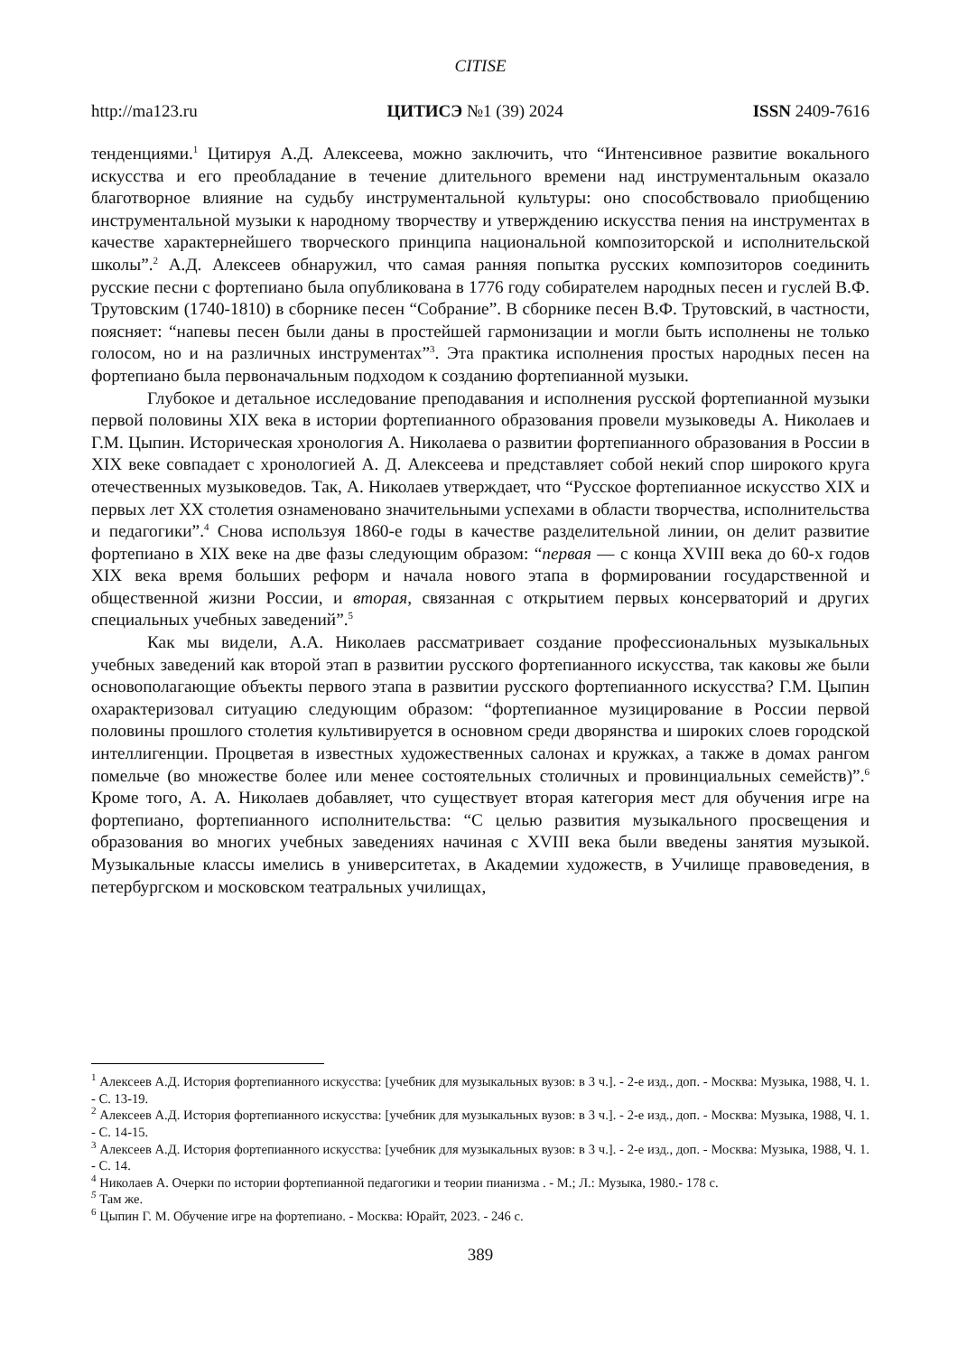CITISE
http://ma123.ru ЦИТИСЭ №1 (39) 2024 ISSN 2409-7616
тенденциями.<sup>1</sup> Цитируя А.Д. Алексеева, можно заключить, что “Интенсивное развитие вокального искусства и его преобладание в течение длительного времени над инструментальным оказало благотворное влияние на судьбу инструментальной культуры: оно способствовало приобщению инструментальной музыки к народному творчеству и утверждению искусства пения на инструментах в качестве характернейшего творческого принципа национальной композиторской и исполнительской школы”.<sup>2</sup> А.Д. Алексеев обнаружил, что самая ранняя попытка русских композиторов соединить русские песни с фортепиано была опубликована в 1776 году собирателем народных песен и гуслей В.Ф. Трутовским (1740-1810) в сборнике песен “Собрание”. В сборнике песен В.Ф. Трутовский, в частности, поясняет: “напевы песен были даны в простейшей гармонизации и могли быть исполнены не только голосом, но и на различных инструментах”<sup>3</sup>. Эта практика исполнения простых народных песен на фортепиано была первоначальным подходом к созданию фортепианной музыки.
Глубокое и детальное исследование преподавания и исполнения русской фортепианной музыки первой половины XIX века в истории фортепианного образования провели музыковеды А. Николаев и Г.М. Цыпин. Историческая хронология А. Николаева о развитии фортепианного образования в России в XIX веке совпадает с хронологией А. Д. Алексеева и представляет собой некий спор широкого круга отечественных музыковедов. Так, А. Николаев утверждает, что “Русское фортепианное искусство XIX и первых лет XX столетия ознаменовано значительными успехами в области творчества, исполнительства и педагогики”.<sup>4</sup> Снова используя 1860-е годы в качестве разделительной линии, он делит развитие фортепиано в XIX веке на две фазы следующим образом: “первая — с конца XVIII века до 60-х годов XIX века время больших реформ и начала нового этапа в формировании государственной и общественной жизни России, и вторая, связанная с открытием первых консерваторий и других специальных учебных заведений”.<sup>5</sup>
Как мы видели, А.А. Николаев рассматривает создание профессиональных музыкальных учебных заведений как второй этап в развитии русского фортепианного искусства, так каковы же были основополагающие объекты первого этапа в развитии русского фортепианного искусства? Г.М. Цыпин охарактеризовал ситуацию следующим образом: “фортепианное музицирование в России первой половины прошлого столетия культивируется в основном среди дворянства и широких слоев городской интеллигенции. Процветая в известных художественных салонах и кружках, а также в домах рангом помельче (во множестве более или менее состоятельных столичных и провинциальных семейств)”.<sup>6</sup> Кроме того, А. А. Николаев добавляет, что существует вторая категория мест для обучения игре на фортепиано, фортепианного исполнительства: “С целью развития музыкального просвещения и образования во многих учебных заведениях начиная с XVIII века были введены занятия музыкой. Музыкальные классы имелись в университетах, в Академии художеств, в Училище правоведения, в петербургском и московском театральных училищах,
<sup>1</sup> Алексеев А.Д. История фортепианного искусства: [учебник для музыкальных вузов: в 3 ч.]. - 2-е изд., доп. - Москва: Музыка, 1988, Ч. 1. - С. 13-19.
<sup>2</sup> Алексеев А.Д. История фортепианного искусства: [учебник для музыкальных вузов: в 3 ч.]. - 2-е изд., доп. - Москва: Музыка, 1988, Ч. 1. - С. 14-15.
<sup>3</sup> Алексеев А.Д. История фортепианного искусства: [учебник для музыкальных вузов: в 3 ч.]. - 2-е изд., доп. - Москва: Музыка, 1988, Ч. 1. - С. 14.
<sup>4</sup> Николаев А. Очерки по истории фортепианной педагогики и теории пианизма . - М.; Л.: Музыка, 1980.- 178 с.
<sup>5</sup> Там же.
<sup>6</sup> Цыпин Г. М. Обучение игре на фортепиано. - Москва: Юрайт, 2023. - 246 с.
389